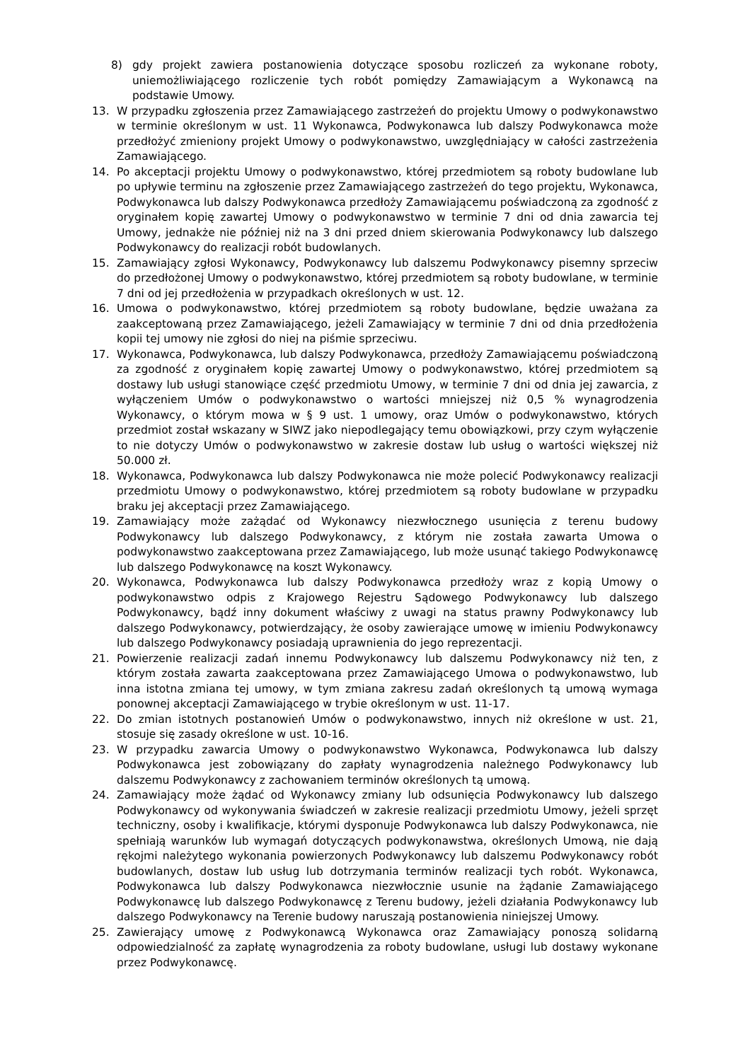8) gdy projekt zawiera postanowienia dotyczące sposobu rozliczeń za wykonane roboty, uniemożliwiającego rozliczenie tych robót pomiędzy Zamawiającym a Wykonawcą na podstawie Umowy.
13. W przypadku zgłoszenia przez Zamawiającego zastrzeżeń do projektu Umowy o podwykonawstwo w terminie określonym w ust. 11 Wykonawca, Podwykonawca lub dalszy Podwykonawca może przedłożyć zmieniony projekt Umowy o podwykonawstwo, uwzględniający w całości zastrzeżenia Zamawiającego.
14. Po akceptacji projektu Umowy o podwykonawstwo, której przedmiotem są roboty budowlane lub po upływie terminu na zgłoszenie przez Zamawiającego zastrzeżeń do tego projektu, Wykonawca, Podwykonawca lub dalszy Podwykonawca przedłoży Zamawiającemu poświadczoną za zgodność z oryginałem kopię zawartej Umowy o podwykonawstwo w terminie 7 dni od dnia zawarcia tej Umowy, jednakże nie później niż na 3 dni przed dniem skierowania Podwykonawcy lub dalszego Podwykonawcy do realizacji robót budowlanych.
15. Zamawiający zgłosi Wykonawcy, Podwykonawcy lub dalszemu Podwykonawcy pisemny sprzeciw do przedłożonej Umowy o podwykonawstwo, której przedmiotem są roboty budowlane, w terminie 7 dni od jej przedłożenia w przypadkach określonych w ust. 12.
16. Umowa o podwykonawstwo, której przedmiotem są roboty budowlane, będzie uważana za zaakceptowaną przez Zamawiającego, jeżeli Zamawiający w terminie 7 dni od dnia przedłożenia kopii tej umowy nie zgłosi do niej na piśmie sprzeciwu.
17. Wykonawca, Podwykonawca, lub dalszy Podwykonawca, przedłoży Zamawiającemu poświadczoną za zgodność z oryginałem kopię zawartej Umowy o podwykonawstwo, której przedmiotem są dostawy lub usługi stanowiące część przedmiotu Umowy, w terminie 7 dni od dnia jej zawarcia, z wyłączeniem Umów o podwykonawstwo o wartości mniejszej niż 0,5 % wynagrodzenia Wykonawcy, o którym mowa w § 9 ust. 1 umowy, oraz Umów o podwykonawstwo, których przedmiot został wskazany w SIWZ jako niepodlegający temu obowiązkowi, przy czym wyłączenie to nie dotyczy Umów o podwykonawstwo w zakresie dostaw lub usług o wartości większej niż 50.000 zł.
18. Wykonawca, Podwykonawca lub dalszy Podwykonawca nie może polecić Podwykonawcy realizacji przedmiotu Umowy o podwykonawstwo, której przedmiotem są roboty budowlane w przypadku braku jej akceptacji przez Zamawiającego.
19. Zamawiający może zażądać od Wykonawcy niezwłocznego usunięcia z terenu budowy Podwykonawcy lub dalszego Podwykonawcy, z którym nie została zawarta Umowa o podwykonawstwo zaakceptowana przez Zamawiającego, lub może usunąć takiego Podwykonawcę lub dalszego Podwykonawcę na koszt Wykonawcy.
20. Wykonawca, Podwykonawca lub dalszy Podwykonawca przedłoży wraz z kopią Umowy o podwykonawstwo odpis z Krajowego Rejestru Sądowego Podwykonawcy lub dalszego Podwykonawcy, bądź inny dokument właściwy z uwagi na status prawny Podwykonawcy lub dalszego Podwykonawcy, potwierdzający, że osoby zawierające umowę w imieniu Podwykonawcy lub dalszego Podwykonawcy posiadają uprawnienia do jego reprezentacji.
21. Powierzenie realizacji zadań innemu Podwykonawcy lub dalszemu Podwykonawcy niż ten, z którym została zawarta zaakceptowana przez Zamawiającego Umowa o podwykonawstwo, lub inna istotna zmiana tej umowy, w tym zmiana zakresu zadań określonych tą umową wymaga ponownej akceptacji Zamawiającego w trybie określonym w ust. 11-17.
22. Do zmian istotnych postanowień Umów o podwykonawstwo, innych niż określone w ust. 21, stosuje się zasady określone w ust. 10-16.
23. W przypadku zawarcia Umowy o podwykonawstwo Wykonawca, Podwykonawca lub dalszy Podwykonawca jest zobowiązany do zapłaty wynagrodzenia należnego Podwykonawcy lub dalszemu Podwykonawcy z zachowaniem terminów określonych tą umową.
24. Zamawiający może żądać od Wykonawcy zmiany lub odsunięcia Podwykonawcy lub dalszego Podwykonawcy od wykonywania świadczeń w zakresie realizacji przedmiotu Umowy, jeżeli sprzęt techniczny, osoby i kwalifikacje, którymi dysponuje Podwykonawca lub dalszy Podwykonawca, nie spełniają warunków lub wymagań dotyczących podwykonawstwa, określonych Umową, nie dają rękojmi należytego wykonania powierzonych Podwykonawcy lub dalszemu Podwykonawcy robót budowlanych, dostaw lub usług lub dotrzymania terminów realizacji tych robót. Wykonawca, Podwykonawca lub dalszy Podwykonawca niezwłocznie usunie na żądanie Zamawiającego Podwykonawcę lub dalszego Podwykonawcę z Terenu budowy, jeżeli działania Podwykonawcy lub dalszego Podwykonawcy na Terenie budowy naruszają postanowienia niniejszej Umowy.
25. Zawierający umowę z Podwykonawcą Wykonawca oraz Zamawiający ponoszą solidarną odpowiedzialność za zapłatę wynagrodzenia za roboty budowlane, usługi lub dostawy wykonane przez Podwykonawcę.